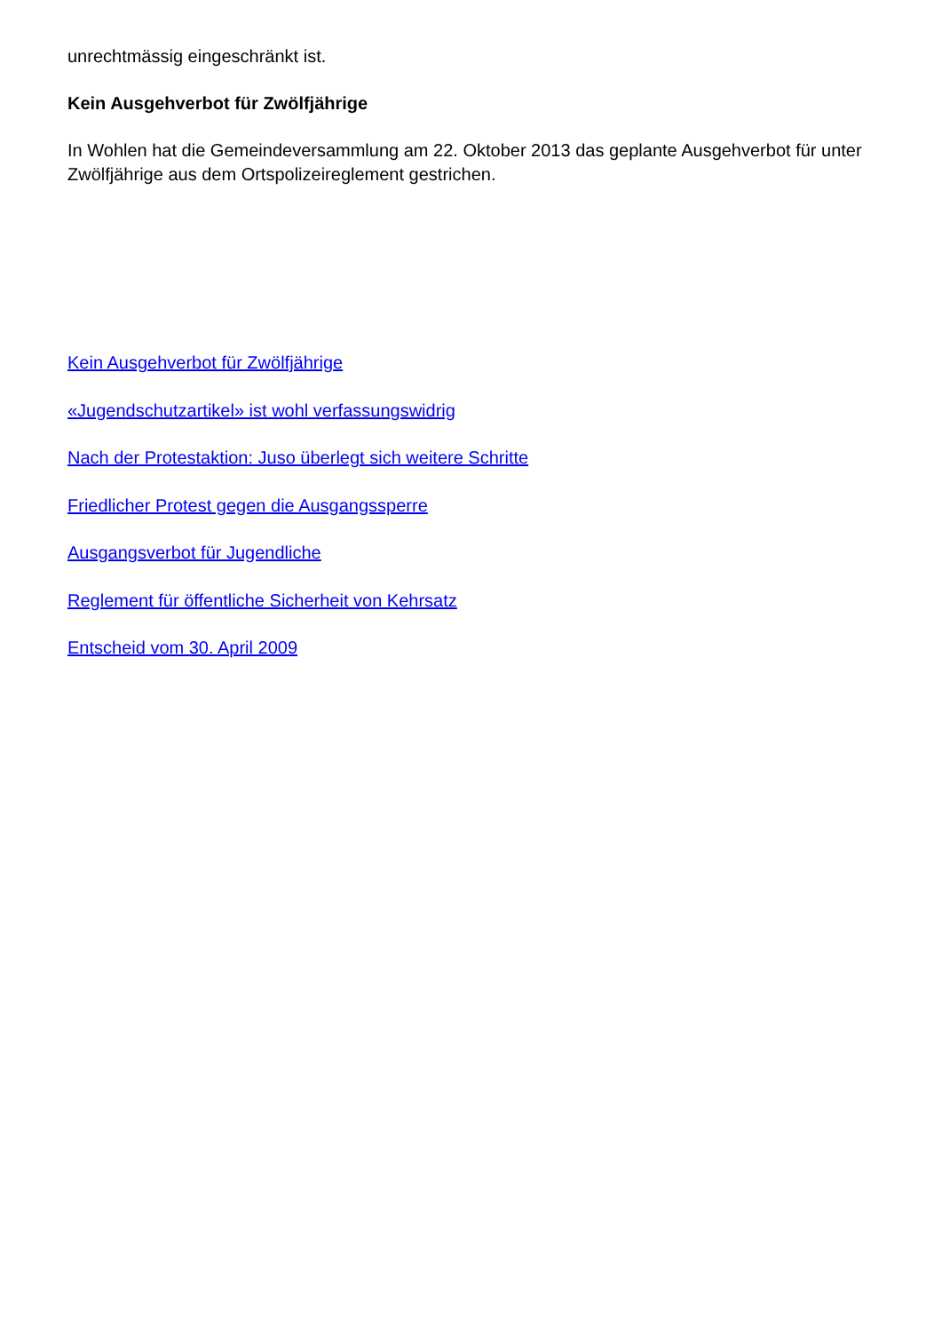unrechtmässig eingeschränkt ist.
Kein Ausgehverbot für Zwölfjährige
In Wohlen hat die Gemeindeversammlung am 22. Oktober 2013 das geplante Ausgehverbot für unter Zwölfjährige aus dem Ortspolizeireglement gestrichen.
Kein Ausgehverbot für Zwölfjährige
«Jugendschutzartikel» ist wohl verfassungswidrig
Nach der Protestaktion: Juso überlegt sich weitere Schritte
Friedlicher Protest gegen die Ausgangssperre
Ausgangsverbot für Jugendliche
Reglement für öffentliche Sicherheit von Kehrsatz
Entscheid vom 30. April 2009